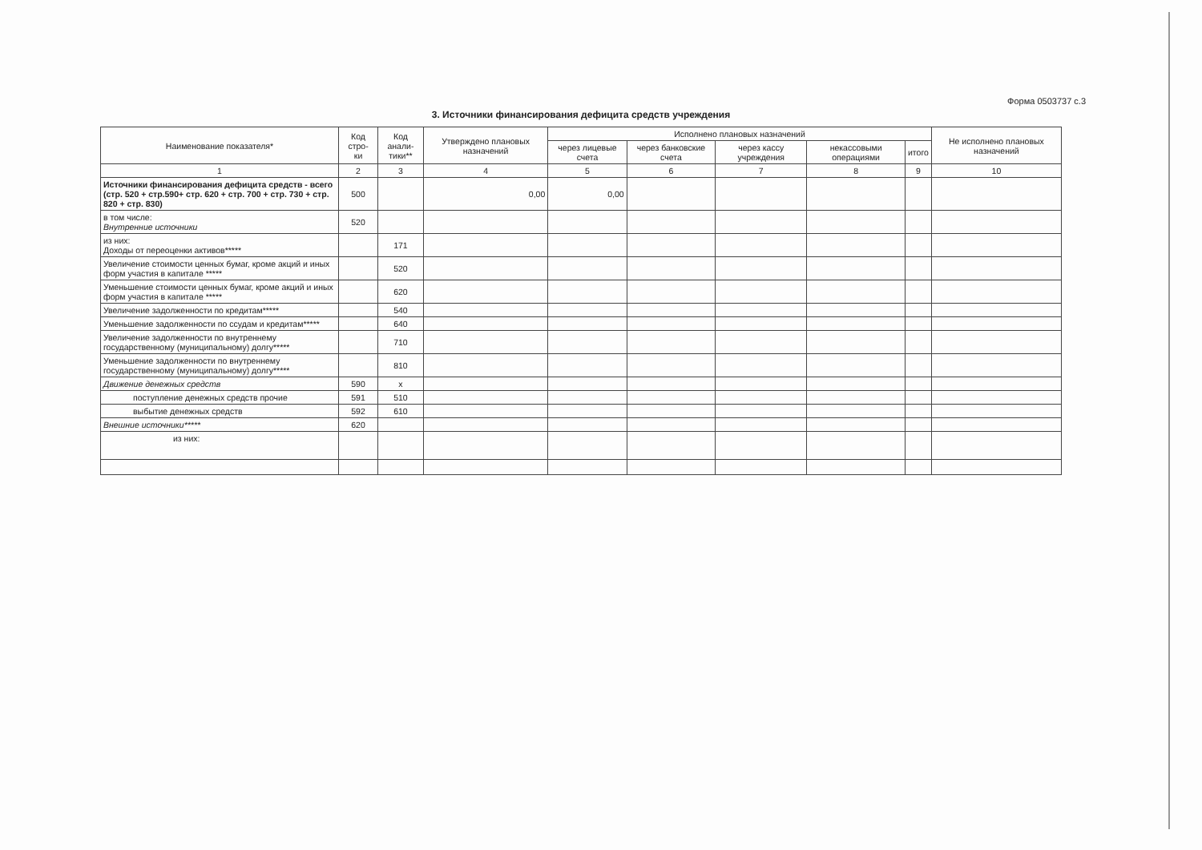Форма 0503737 с.3
3. Источники финансирования дефицита средств учреждения
| Наименование показателя* | Код стро- ки | Код анали- тики** | Утверждено плановых назначений | Исполнено плановых назначений | | | | | Не исполнено плановых назначений |
| --- | --- | --- | --- | --- | --- | --- | --- | --- | --- |
| | | | | через лицевые счета | через банковские счета | через кассу учреждения | некассовыми операциями | итого | |
| 1 | 2 | 3 | 4 | 5 | 6 | 7 | 8 | 9 | 10 |
| Источники финансирования дефицита средств - всего (стр. 520 + стр.590+ стр. 620 + стр. 700 + стр. 730 + стр. 820 + стр. 830) | 500 | | 0,00 | 0,00 | | | | | |
| в том числе: Внутренние источники | 520 | | | | | | | | |
| из них: Доходы от переоценки активов***** | | 171 | | | | | | | |
| Увеличение стоимости ценных бумаг, кроме акций и иных форм участия в капитале ***** | | 520 | | | | | | | |
| Уменьшение стоимости ценных бумаг, кроме акций и иных форм участия в капитале ***** | | 620 | | | | | | | |
| Увеличение задолженности по кредитам***** | | 540 | | | | | | | |
| Уменьшение задолженности по ссудам и кредитам***** | | 640 | | | | | | | |
| Увеличение задолженности по внутреннему государственному (муниципальному) долгу***** | | 710 | | | | | | | |
| Уменьшение задолженности по внутреннему государственному (муниципальному) долгу***** | | 810 | | | | | | | |
| Движение денежных средств | 590 | x | | | | | | | |
| поступление денежных средств прочие | 591 | 510 | | | | | | | |
| выбытие денежных средств | 592 | 610 | | | | | | | |
| Внешние источники***** | 620 | | | | | | | | |
| из них: | | | | | | | | | |